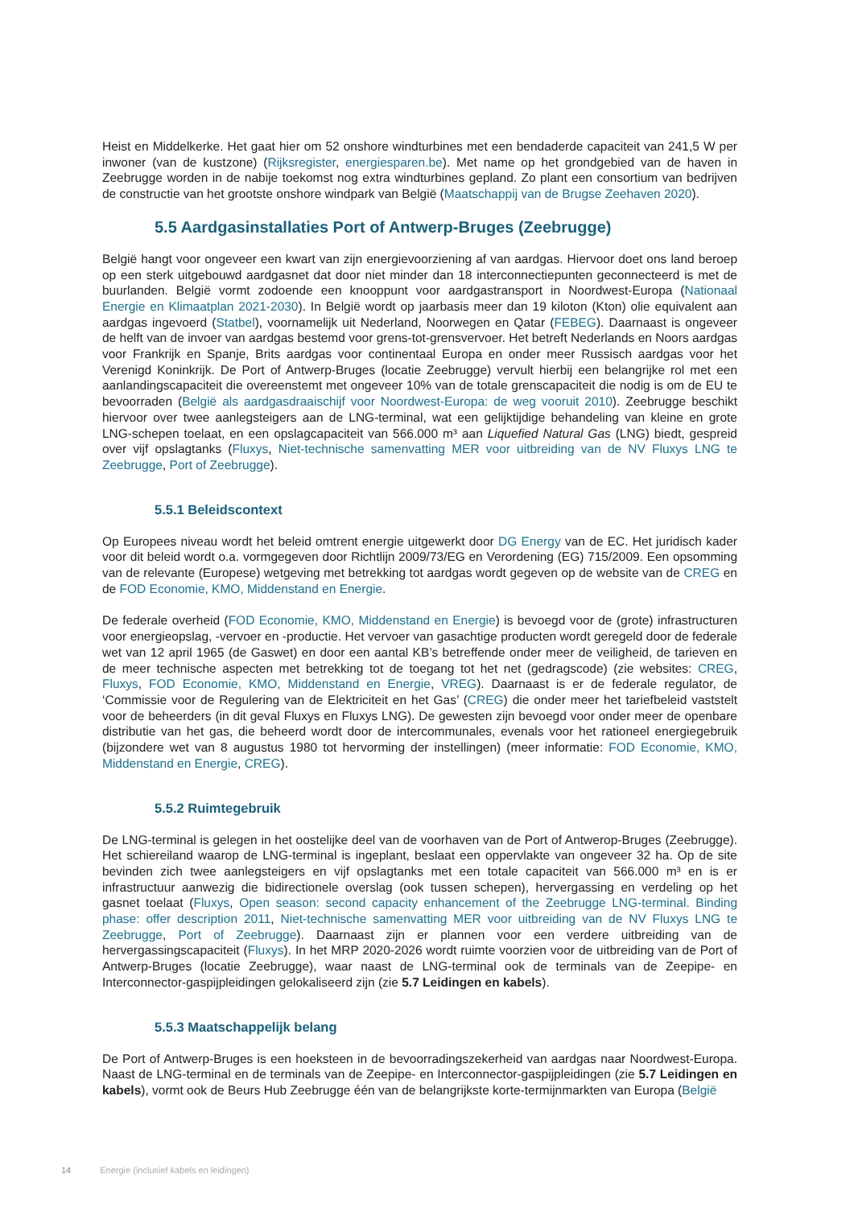Heist en Middelkerke. Het gaat hier om 52 onshore windturbines met een bendaderde capaciteit van 241,5 W per inwoner (van de kustzone) (Rijksregister, energiesparen.be). Met name op het grondgebied van de haven in Zeebrugge worden in de nabije toekomst nog extra windturbines gepland. Zo plant een consortium van bedrijven de constructie van het grootste onshore windpark van België (Maatschappij van de Brugse Zeehaven 2020).
5.5 Aardgasinstallaties Port of Antwerp-Bruges (Zeebrugge)
België hangt voor ongeveer een kwart van zijn energievoorziening af van aardgas. Hiervoor doet ons land beroep op een sterk uitgebouwd aardgasnet dat door niet minder dan 18 interconnectiepunten geconnecteerd is met de buurlanden. België vormt zodoende een knooppunt voor aardgastransport in Noordwest-Europa (Nationaal Energie en Klimaatplan 2021-2030). In België wordt op jaarbasis meer dan 19 kiloton (Kton) olie equivalent aan aardgas ingevoerd (Statbel), voornamelijk uit Nederland, Noorwegen en Qatar (FEBEG). Daarnaast is ongeveer de helft van de invoer van aardgas bestemd voor grens-tot-grensvervoer. Het betreft Nederlands en Noors aardgas voor Frankrijk en Spanje, Brits aardgas voor continentaal Europa en onder meer Russisch aardgas voor het Verenigd Koninkrijk. De Port of Antwerp-Bruges (locatie Zeebrugge) vervult hierbij een belangrijke rol met een aanlandingscapaciteit die overeenstemt met ongeveer 10% van de totale grenscapaciteit die nodig is om de EU te bevoorraden (België als aardgasdraaischijf voor Noordwest-Europa: de weg vooruit 2010). Zeebrugge beschikt hiervoor over twee aanlegsteigers aan de LNG-terminal, wat een gelijktijdige behandeling van kleine en grote LNG-schepen toelaat, en een opslagcapaciteit van 566.000 m³ aan Liquefied Natural Gas (LNG) biedt, gespreid over vijf opslagtanks (Fluxys, Niet-technische samenvatting MER voor uitbreiding van de NV Fluxys LNG te Zeebrugge, Port of Zeebrugge).
5.5.1 Beleidscontext
Op Europees niveau wordt het beleid omtrent energie uitgewerkt door DG Energy van de EC. Het juridisch kader voor dit beleid wordt o.a. vormgegeven door Richtlijn 2009/73/EG en Verordening (EG) 715/2009. Een opsomming van de relevante (Europese) wetgeving met betrekking tot aardgas wordt gegeven op de website van de CREG en de FOD Economie, KMO, Middenstand en Energie.
De federale overheid (FOD Economie, KMO, Middenstand en Energie) is bevoegd voor de (grote) infrastructuren voor energieopslag, -vervoer en -productie. Het vervoer van gasachtige producten wordt geregeld door de federale wet van 12 april 1965 (de Gaswet) en door een aantal KB’s betreffende onder meer de veiligheid, de tarieven en de meer technische aspecten met betrekking tot de toegang tot het net (gedragscode) (zie websites: CREG, Fluxys, FOD Economie, KMO, Middenstand en Energie, VREG). Daarnaast is er de federale regulator, de ‘Commissie voor de Regulering van de Elektriciteit en het Gas’ (CREG) die onder meer het tariefbeleid vaststelt voor de beheerders (in dit geval Fluxys en Fluxys LNG). De gewesten zijn bevoegd voor onder meer de openbare distributie van het gas, die beheerd wordt door de intercommunales, evenals voor het rationeel energiegebruik (bijzondere wet van 8 augustus 1980 tot hervorming der instellingen) (meer informatie: FOD Economie, KMO, Middenstand en Energie, CREG).
5.5.2 Ruimtegebruik
De LNG-terminal is gelegen in het oostelijke deel van de voorhaven van de Port of Antwerop-Bruges (Zeebrugge). Het schiereiland waarop de LNG-terminal is ingeplant, beslaat een oppervlakte van ongeveer 32 ha. Op de site bevinden zich twee aanlegsteigers en vijf opslagtanks met een totale capaciteit van 566.000 m³ en is er infrastructuur aanwezig die bidirectionele overslag (ook tussen schepen), hervergassing en verdeling op het gasnet toelaat (Fluxys, Open season: second capacity enhancement of the Zeebrugge LNG-terminal. Binding phase: offer description 2011, Niet-technische samenvatting MER voor uitbreiding van de NV Fluxys LNG te Zeebrugge, Port of Zeebrugge). Daarnaast zijn er plannen voor een verdere uitbreiding van de hervergassingscapaciteit (Fluxys). In het MRP 2020-2026 wordt ruimte voorzien voor de uitbreiding van de Port of Antwerp-Bruges (locatie Zeebrugge), waar naast de LNG-terminal ook de terminals van de Zeepipe- en Interconnector-gaspijpleidingen gelokaliseerd zijn (zie 5.7 Leidingen en kabels).
5.5.3 Maatschappelijk belang
De Port of Antwerp-Bruges is een hoeksteen in de bevoorradingszekerheid van aardgas naar Noordwest-Europa. Naast de LNG-terminal en de terminals van de Zeepipe- en Interconnector-gaspijpleidingen (zie 5.7 Leidingen en kabels), vormt ook de Beurs Hub Zeebrugge één van de belangrijkste korte-termijnmarkten van Europa (België
14 Energie (inclusief kabels en leidingen)